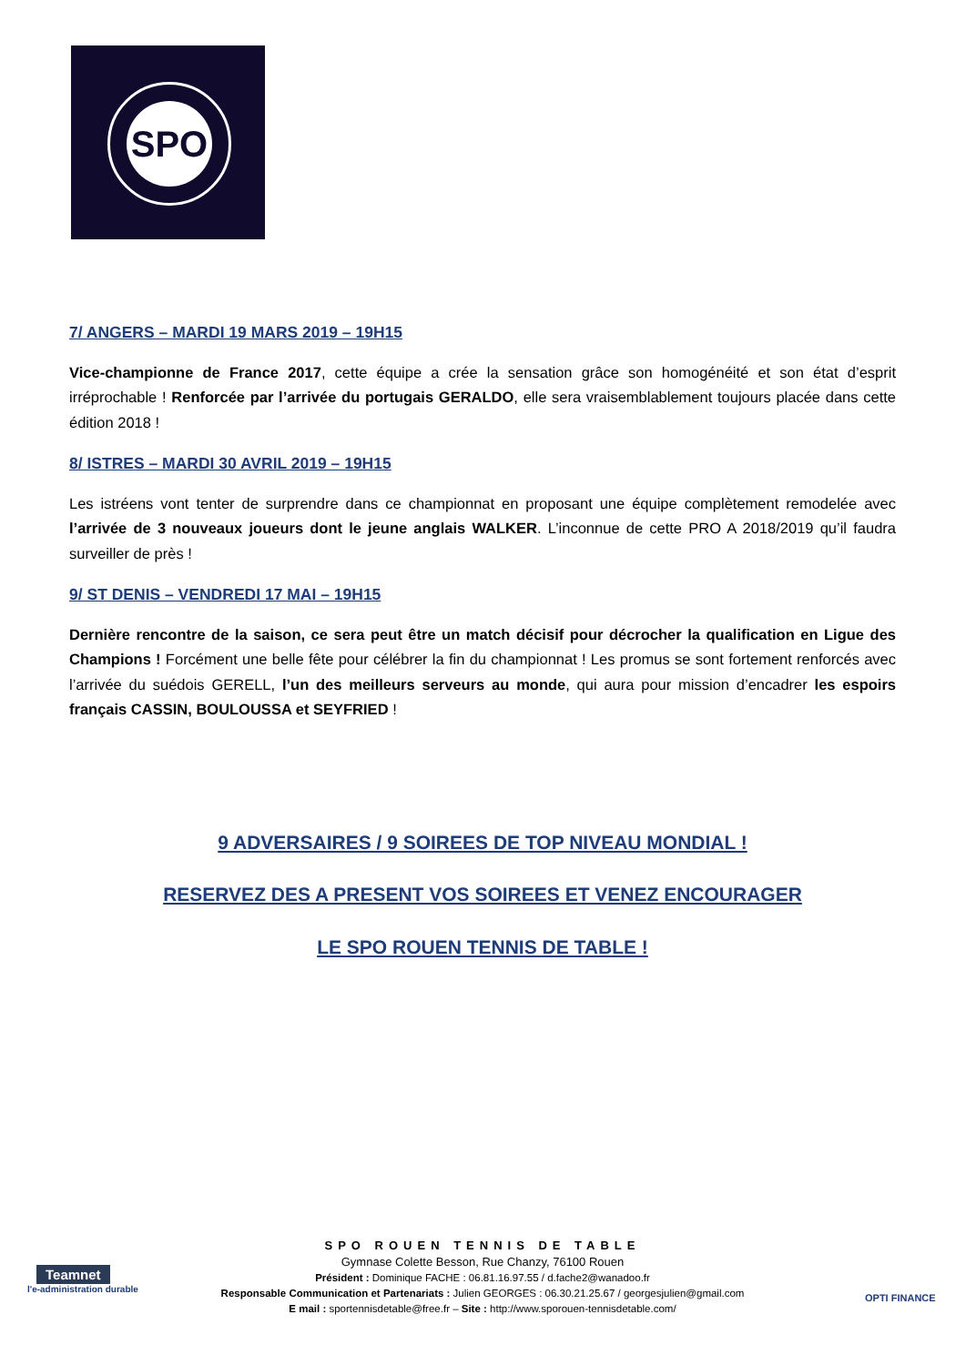SPO
7/ ANGERS – MARDI 19 MARS 2019 – 19H15
Vice-championne de France 2017, cette équipe a crée la sensation grâce son homogénéité et son état d’esprit irréprochable ! Renforcée par l’arrivée du portugais GERALDO, elle sera vraisemblablement toujours placée dans cette édition 2018 !
8/ ISTRES – MARDI 30 AVRIL 2019 – 19H15
Les istréens vont tenter de surprendre dans ce championnat en proposant une équipe complètement remodelée avec l’arrivée de 3 nouveaux joueurs dont le jeune anglais WALKER. L’inconnue de cette PRO A 2018/2019 qu’il faudra surveiller de près !
9/ ST DENIS – VENDREDI 17 MAI – 19H15
Dernière rencontre de la saison, ce sera peut être un match décisif pour décrocher la qualification en Ligue des Champions ! Forcément une belle fête pour célébrer la fin du championnat ! Les promus se sont fortement renforcés avec l’arrivée du suédois GERELL, l’un des meilleurs serveurs au monde, qui aura pour mission d’encadrer les espoirs français CASSIN, BOULOUSSA et SEYFRIED !
9 ADVERSAIRES / 9 SOIREES DE TOP NIVEAU MONDIAL !
RESERVEZ DES A PRESENT VOS SOIREES ET VENEZ ENCOURAGER
LE SPO ROUEN TENNIS DE TABLE !
Teamnet
l'e-administration durable
SPO ROUEN TENNIS DE TABLE
Gymnase Colette Besson, Rue Chanzy, 76100 Rouen
Président : Dominique FACHE : 06.81.16.97.55 / d.fache2@wanadoo.fr
Responsable Communication et Partenariats : Julien GEORGES : 06.30.21.25.67 / georgesjulien@gmail.com
E mail : sportennisdetable@free.fr – Site : http://www.sporouen-tennisdetable.com/
OPTI FINANCE